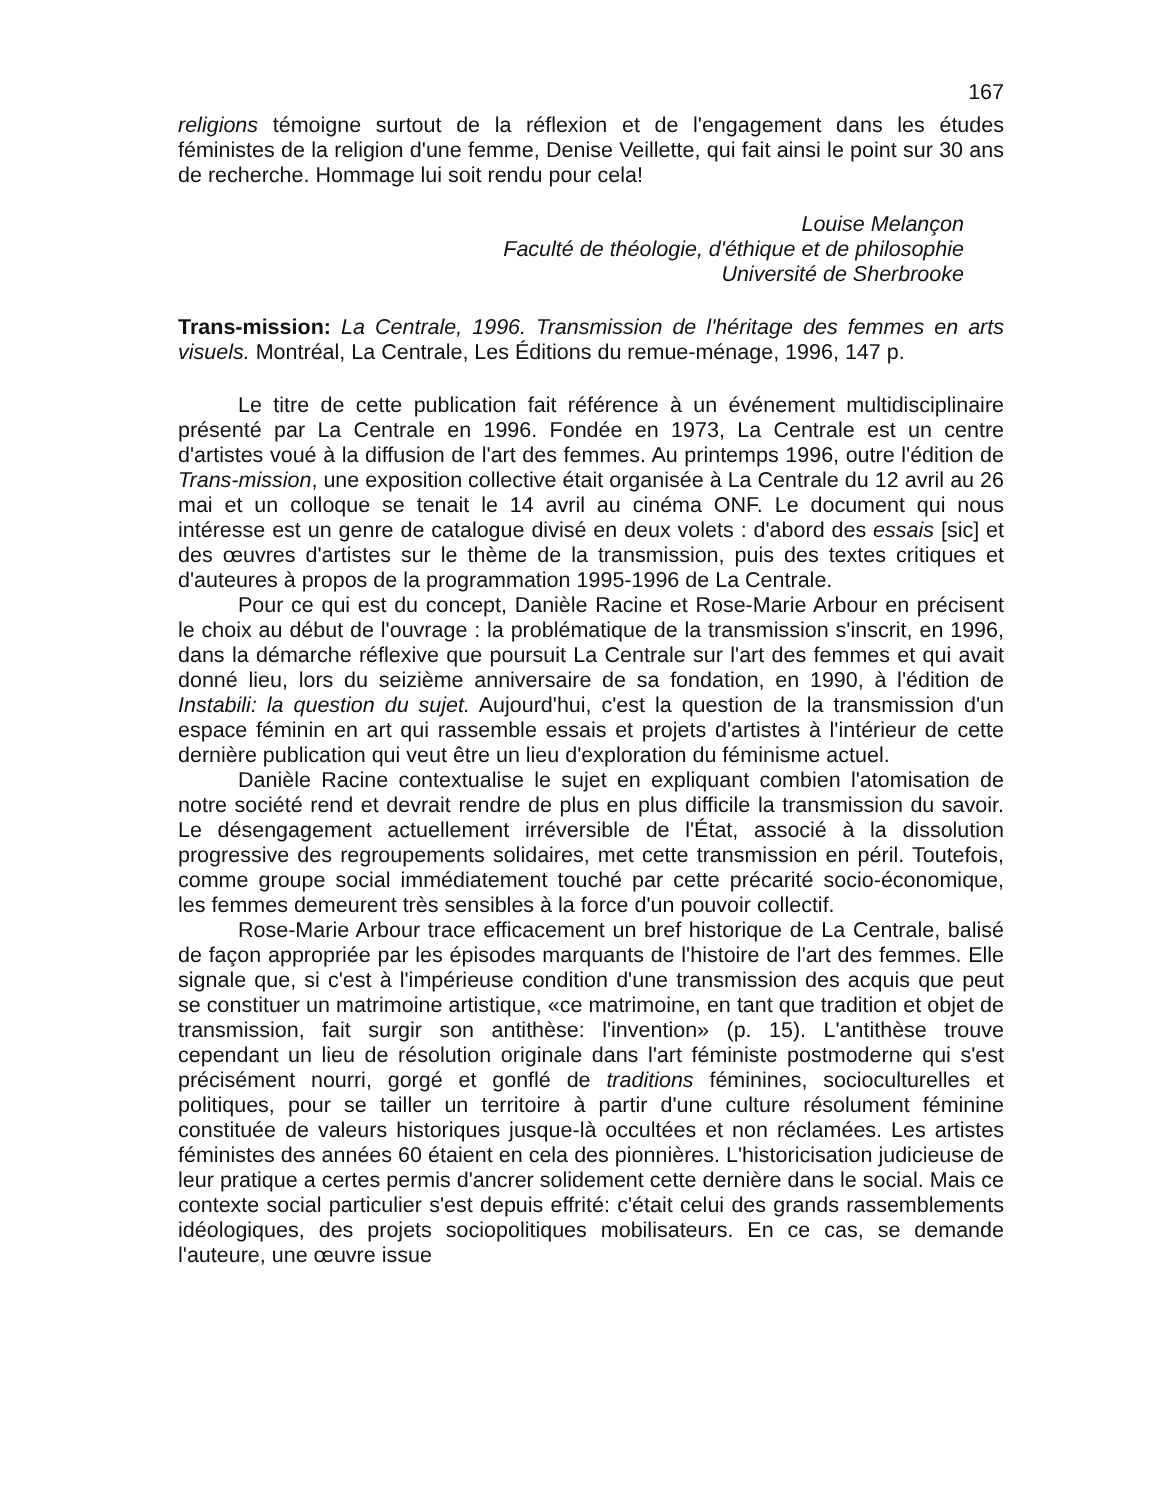167
religions témoigne surtout de la réflexion et de l'engagement dans les études féministes de la religion d'une femme, Denise Veillette, qui fait ainsi le point sur 30 ans de recherche. Hommage lui soit rendu pour cela!
Louise Melançon
Faculté de théologie, d'éthique et de philosophie
Université de Sherbrooke
Trans-mission: La Centrale, 1996. Transmission de l'héritage des femmes en arts visuels. Montréal, La Centrale, Les Éditions du remue-ménage, 1996, 147 p.
Le titre de cette publication fait référence à un événement multidisciplinaire présenté par La Centrale en 1996. Fondée en 1973, La Centrale est un centre d'artistes voué à la diffusion de l'art des femmes. Au printemps 1996, outre l'édition de Trans-mission, une exposition collective était organisée à La Centrale du 12 avril au 26 mai et un colloque se tenait le 14 avril au cinéma ONF. Le document qui nous intéresse est un genre de catalogue divisé en deux volets : d'abord des essais [sic] et des œuvres d'artistes sur le thème de la transmission, puis des textes critiques et d'auteures à propos de la programmation 1995-1996 de La Centrale.
Pour ce qui est du concept, Danièle Racine et Rose-Marie Arbour en précisent le choix au début de l'ouvrage : la problématique de la transmission s'inscrit, en 1996, dans la démarche réflexive que poursuit La Centrale sur l'art des femmes et qui avait donné lieu, lors du seizième anniversaire de sa fondation, en 1990, à l'édition de Instabili: la question du sujet. Aujourd'hui, c'est la question de la transmission d'un espace féminin en art qui rassemble essais et projets d'artistes à l'intérieur de cette dernière publication qui veut être un lieu d'exploration du féminisme actuel.
Danièle Racine contextualise le sujet en expliquant combien l'atomisation de notre société rend et devrait rendre de plus en plus difficile la transmission du savoir. Le désengagement actuellement irréversible de l'État, associé à la dissolution progressive des regroupements solidaires, met cette transmission en péril. Toutefois, comme groupe social immédiatement touché par cette précarité socio-économique, les femmes demeurent très sensibles à la force d'un pouvoir collectif.
Rose-Marie Arbour trace efficacement un bref historique de La Centrale, balisé de façon appropriée par les épisodes marquants de l'histoire de l'art des femmes. Elle signale que, si c'est à l'impérieuse condition d'une transmission des acquis que peut se constituer un matrimoine artistique, «ce matrimoine, en tant que tradition et objet de transmission, fait surgir son antithèse: l'invention» (p. 15). L'antithèse trouve cependant un lieu de résolution originale dans l'art féministe postmoderne qui s'est précisément nourri, gorgé et gonflé de traditions féminines, socioculturelles et politiques, pour se tailler un territoire à partir d'une culture résolument féminine constituée de valeurs historiques jusque-là occultées et non réclamées. Les artistes féministes des années 60 étaient en cela des pionnières. L'historicisation judicieuse de leur pratique a certes permis d'ancrer solidement cette dernière dans le social. Mais ce contexte social particulier s'est depuis effrité: c'était celui des grands rassemblements idéologiques, des projets sociopolitiques mobilisateurs. En ce cas, se demande l'auteure, une œuvre issue